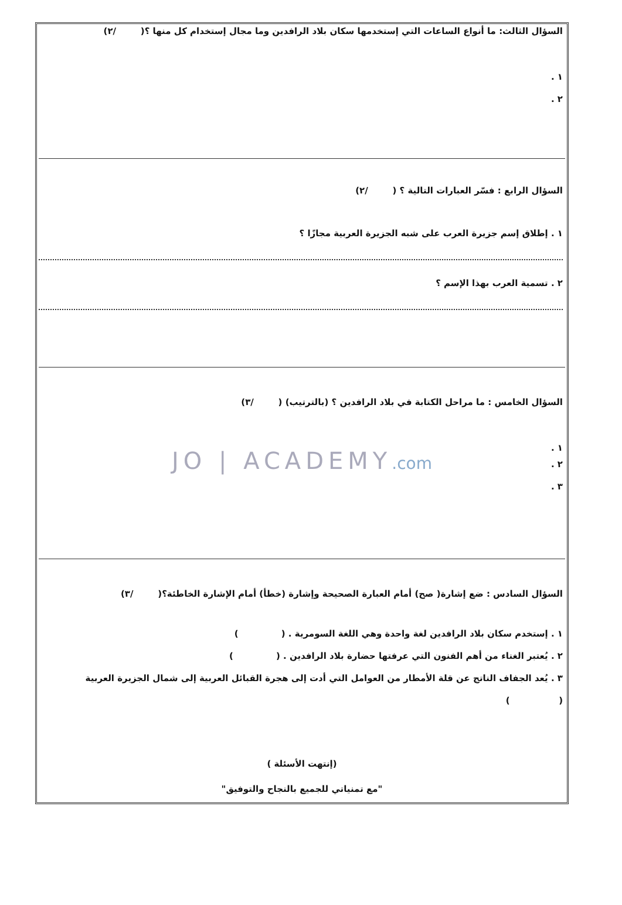السؤال الثالث: ما أنواع الساعات التي إستخدمها سكان بلاد الرافدين وما مجال إستخدام كل منها ؟( /٢)
١ .
٢ .
السؤال الرابع : فسّر العبارات التالية ؟ ( /٢)
١ . إطلاق إسم جزيرة العرب على شبه الجزيرة العربية مجازًا ؟
٢ . تسمية العرب بهذا الإسم ؟
السؤال الخامس : ما مراحل الكتابة في بلاد الرافدين ؟ (بالترتيب) ( /٣)
١ .
JO | ACADEMY.com
٢ .
٣ .
السؤال السادس : ضع إشارة( صح) أمام العبارة الصحيحة وإشارة (خطأ) أمام الإشارة الخاطئة؟( /٣)
١ . إستخدم سكان بلاد الرافدين لغة واحدة وهي اللغة السومرية . ( )
٢ . يُعتبر الغناء من أهم الفنون التي عرفتها حضارة بلاد الرافدين . ( )
٣ . يُعد الجفاف الناتج عن قلة الأمطار من العوامل التي أدت إلى هجرة القبائل العربية إلى شمال الجزيرة العربية
( )
(إنتهت الأسئلة )
"مع تمنياتي للجميع بالنجاح والتوفيق"